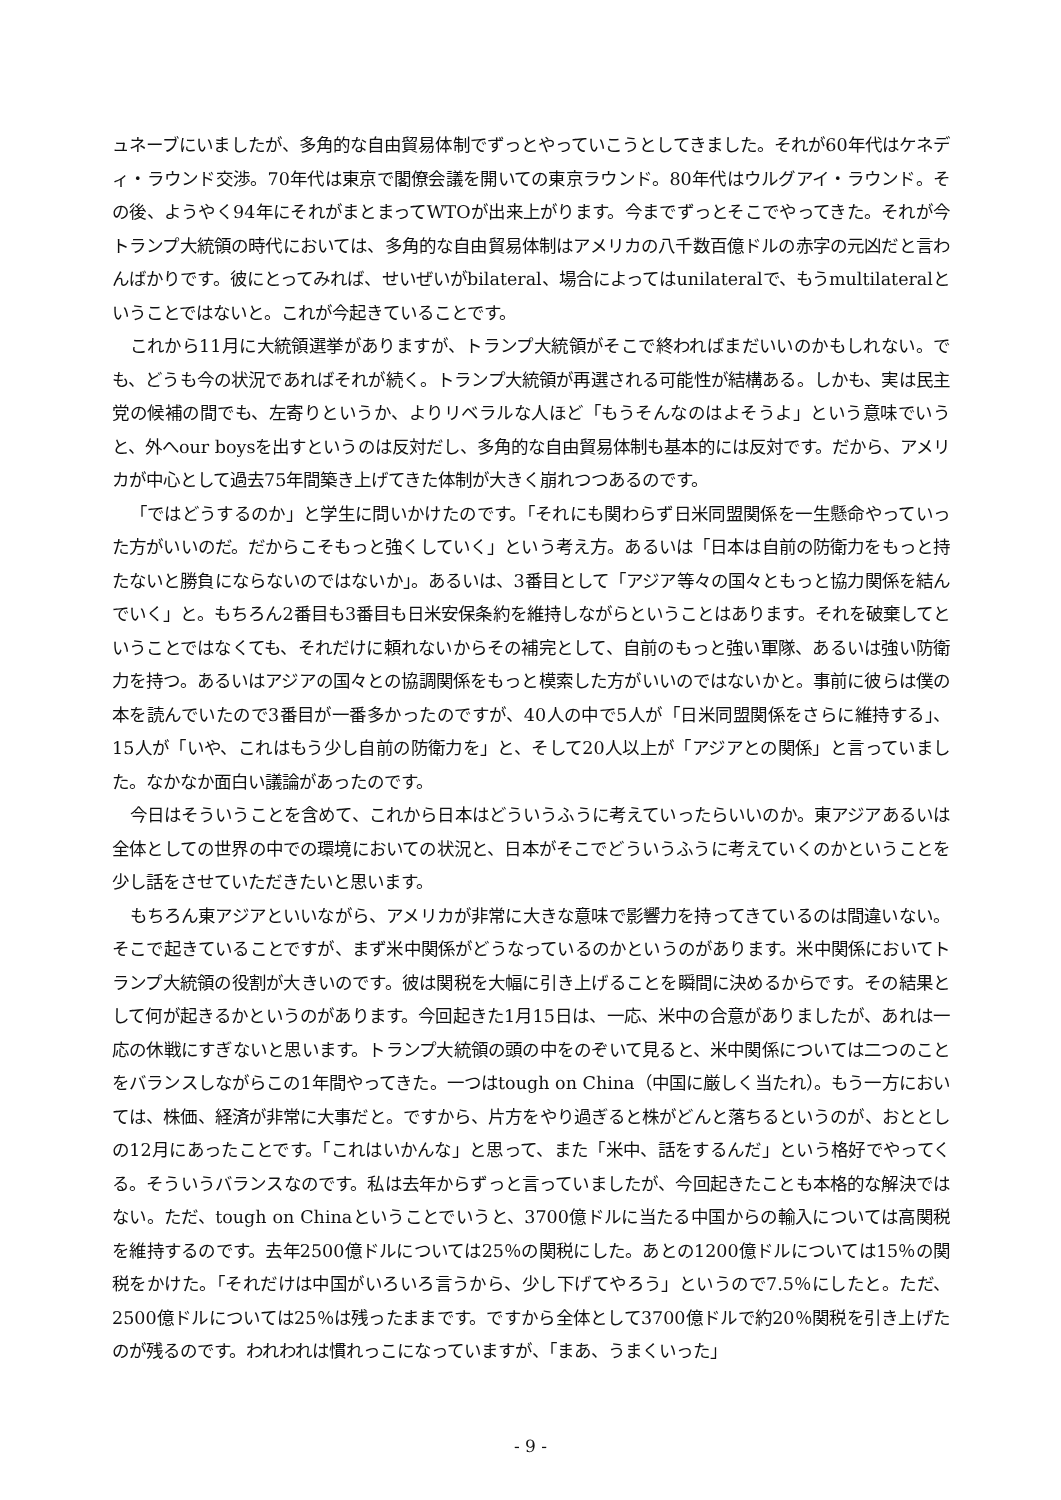ュネーブにいましたが、多角的な自由貿易体制でずっとやっていこうとしてきました。それが60年代はケネディ・ラウンド交渉。70年代は東京で閣僚会議を開いての東京ラウンド。80年代はウルグアイ・ラウンド。その後、ようやく94年にそれがまとまってWTOが出来上がります。今までずっとそこでやってきた。それが今トランプ大統領の時代においては、多角的な自由貿易体制はアメリカの八千数百億ドルの赤字の元凶だと言わんばかりです。彼にとってみれば、せいぜいがbilateral、場合によってはunilateralで、もうmultilateralということではないと。これが今起きていることです。
これから11月に大統領選挙がありますが、トランプ大統領がそこで終わればまだいいのかもしれない。でも、どうも今の状況であればそれが続く。トランプ大統領が再選される可能性が結構ある。しかも、実は民主党の候補の間でも、左寄りというか、よりリベラルな人ほど「もうそんなのはよそうよ」という意味でいうと、外へour boysを出すというのは反対だし、多角的な自由貿易体制も基本的には反対です。だから、アメリカが中心として過去75年間築き上げてきた体制が大きく崩れつつあるのです。
「ではどうするのか」と学生に問いかけたのです。「それにも関わらず日米同盟関係を一生懸命やっていった方がいいのだ。だからこそもっと強くしていく」という考え方。あるいは「日本は自前の防衛力をもっと持たないと勝負にならないのではないか」。あるいは、3番目として「アジア等々の国々ともっと協力関係を結んでいく」と。もちろん2番目も3番目も日米安保条約を維持しながらということはあります。それを破棄してということではなくても、それだけに頼れないからその補完として、自前のもっと強い軍隊、あるいは強い防衛力を持つ。あるいはアジアの国々との協調関係をもっと模索した方がいいのではないかと。事前に彼らは僕の本を読んでいたので3番目が一番多かったのですが、40人の中で5人が「日米同盟関係をさらに維持する」、15人が「いや、これはもう少し自前の防衛力を」と、そして20人以上が「アジアとの関係」と言っていました。なかなか面白い議論があったのです。
今日はそういうことを含めて、これから日本はどういうふうに考えていったらいいのか。東アジアあるいは全体としての世界の中での環境においての状況と、日本がそこでどういうふうに考えていくのかということを少し話をさせていただきたいと思います。
もちろん東アジアといいながら、アメリカが非常に大きな意味で影響力を持ってきているのは間違いない。そこで起きていることですが、まず米中関係がどうなっているのかというのがあります。米中関係においてトランプ大統領の役割が大きいのです。彼は関税を大幅に引き上げることを瞬間に決めるからです。その結果として何が起きるかというのがあります。今回起きた1月15日は、一応、米中の合意がありましたが、あれは一応の休戦にすぎないと思います。トランプ大統領の頭の中をのぞいて見ると、米中関係については二つのことをバランスしながらこの1年間やってきた。一つはtough on China（中国に厳しく当たれ）。もう一方においては、株価、経済が非常に大事だと。ですから、片方をやり過ぎると株がどんと落ちるというのが、おととしの12月にあったことです。「これはいかんな」と思って、また「米中、話をするんだ」という格好でやってくる。そういうバランスなのです。私は去年からずっと言っていましたが、今回起きたことも本格的な解決ではない。ただ、tough on Chinaということでいうと、3700億ドルに当たる中国からの輸入については高関税を維持するのです。去年2500億ドルについては25％の関税にした。あとの1200億ドルについては15％の関税をかけた。「それだけは中国がいろいろ言うから、少し下げてやろう」というので7.5％にしたと。ただ、2500億ドルについては25％は残ったままです。ですから全体として3700億ドルで約20％関税を引き上げたのが残るのです。われわれは慣れっこになっていますが、「まあ、うまくいった」
- 9 -